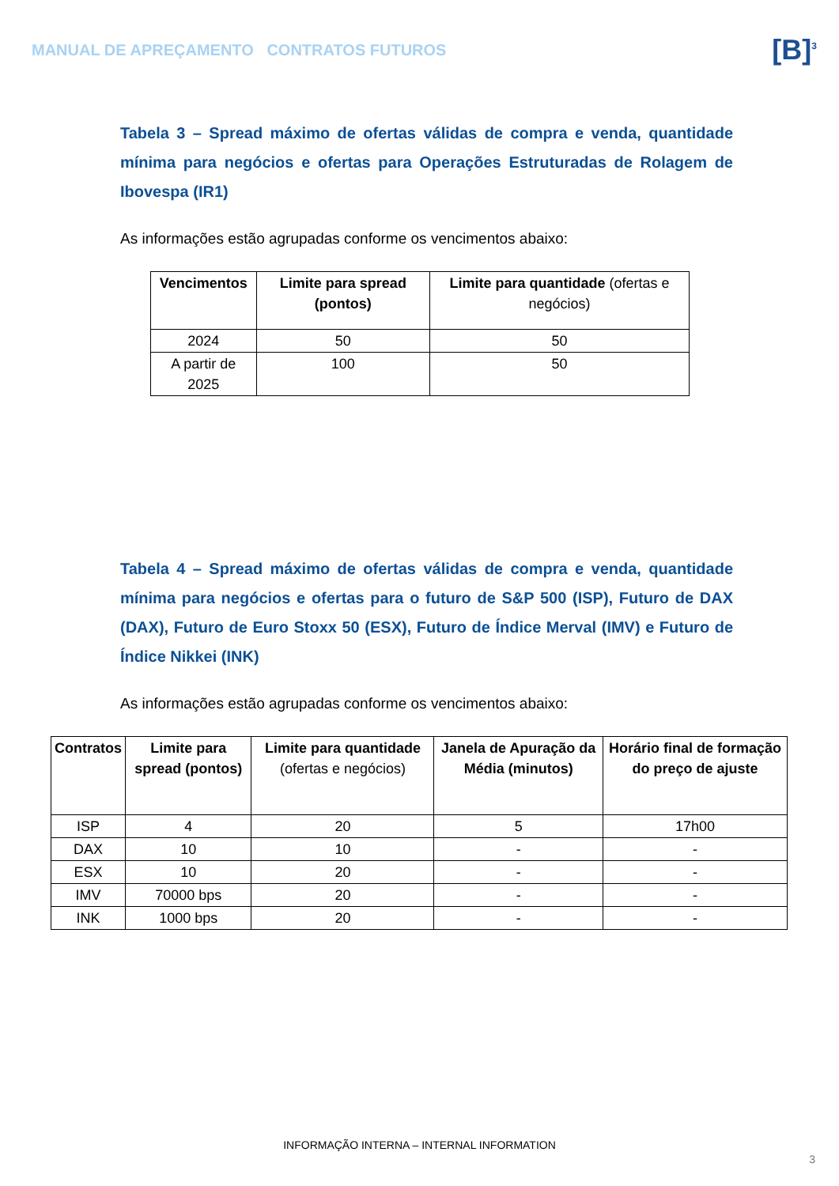MANUAL DE APREÇAMENTO CONTRATOS FUTUROS
[B]<sup>3</sup>
Tabela 3 – Spread máximo de ofertas válidas de compra e venda, quantidade mínima para negócios e ofertas para Operações Estruturadas de Rolagem de Ibovespa (IR1)
As informações estão agrupadas conforme os vencimentos abaixo:
| Vencimentos | Limite para spread (pontos) | Limite para quantidade (ofertas e negócios) |
| --- | --- | --- |
| 2024 | 50 | 50 |
| A partir de 2025 | 100 | 50 |
Tabela 4 – Spread máximo de ofertas válidas de compra e venda, quantidade mínima para negócios e ofertas para o futuro de S&P 500 (ISP), Futuro de DAX (DAX), Futuro de Euro Stoxx 50 (ESX), Futuro de Índice Merval (IMV) e Futuro de Índice Nikkei (INK)
As informações estão agrupadas conforme os vencimentos abaixo:
| Contratos | Limite para spread (pontos) | Limite para quantidade (ofertas e negócios) | Janela de Apuração da Média (minutos) | Horário final de formação do preço de ajuste |
| --- | --- | --- | --- | --- |
| ISP | 4 | 20 | 5 | 17h00 |
| DAX | 10 | 10 | - | - |
| ESX | 10 | 20 | - | - |
| IMV | 70000 bps | 20 | - | - |
| INK | 1000 bps | 20 | - | - |
INFORMAÇÃO INTERNA – INTERNAL INFORMATION
3